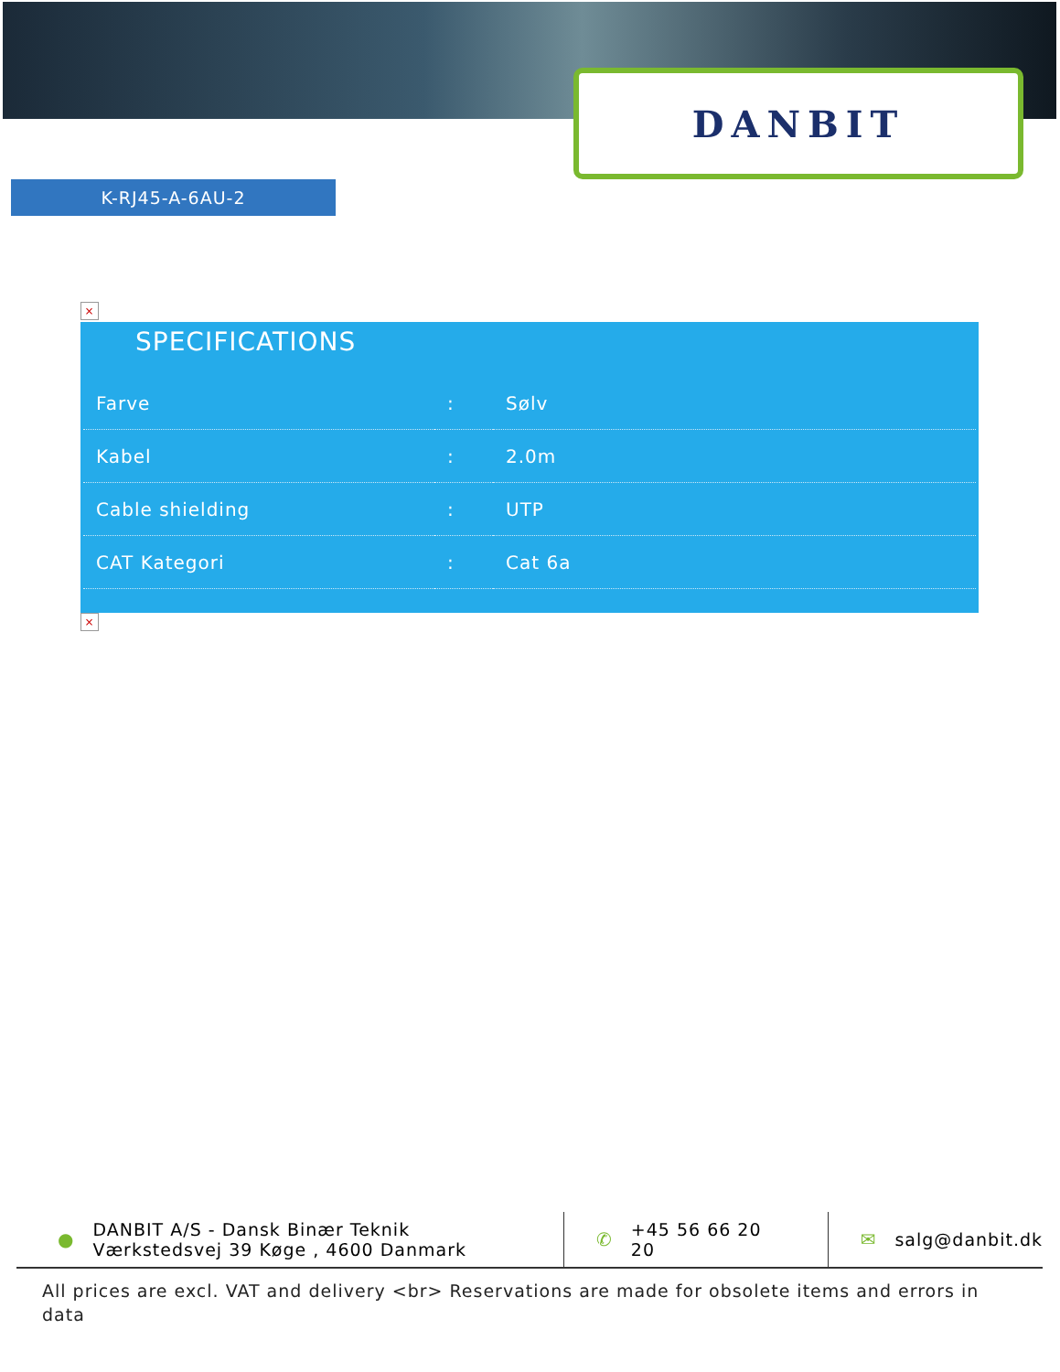DANBIT
K-RJ45-A-6AU-2
×
SPECIFICATIONS
| Farve | : | Sølv |
| Kabel | : | 2.0m |
| Cable shielding | : | UTP |
| CAT Kategori | : | Cat 6a |
×
● DANBIT A/S - Dansk Binær Teknik
Værkstedsvej 39 Køge , 4600 Danmark
✆ +45 56 66 20
20
✉ salg@danbit.dk
All prices are excl. VAT and delivery <br> Reservations are made for obsolete items and errors in data